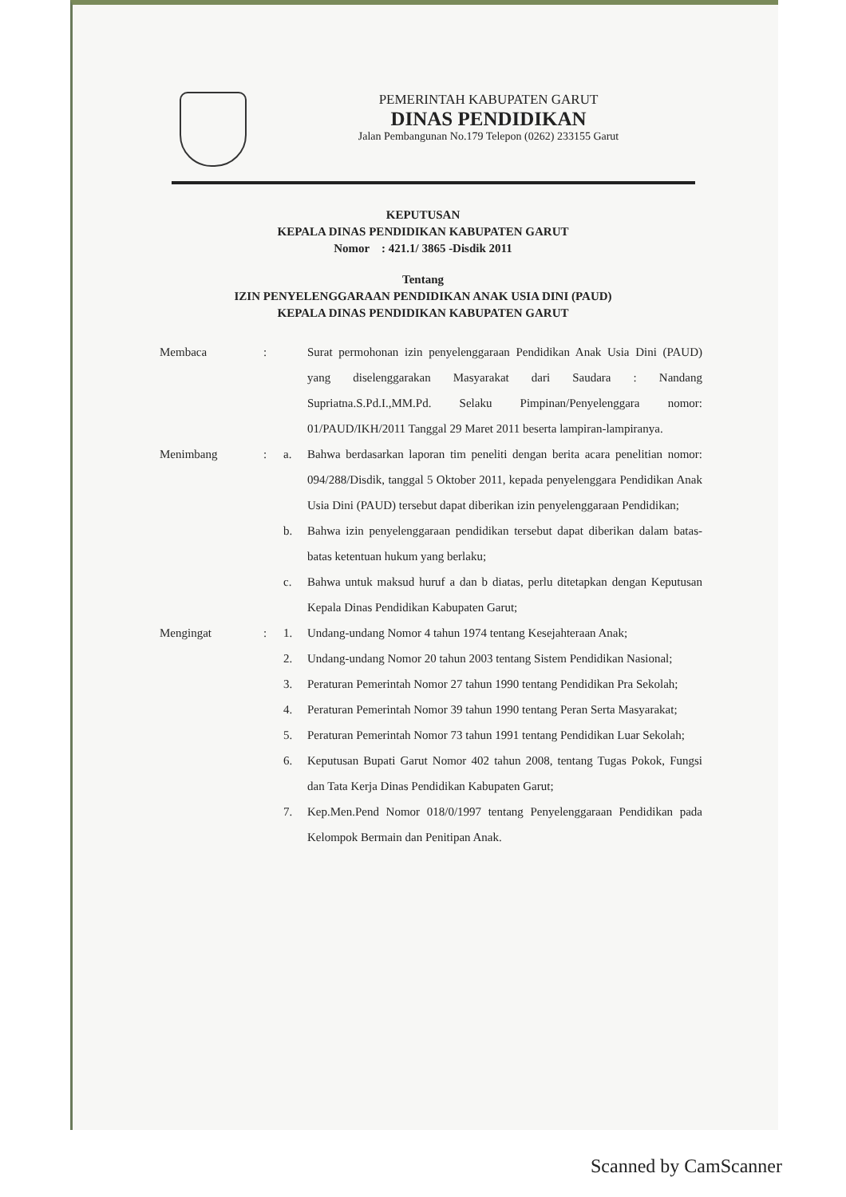PEMERINTAH KABUPATEN GARUT
DINAS PENDIDIKAN
Jalan Pembangunan No.179 Telepon (0262) 233155 Garut
KEPUTUSAN
KEPALA DINAS PENDIDIKAN KABUPATEN GARUT
Nomor : 421.1/ 3865 -Disdik 2011
Tentang
IZIN PENYELENGGARAAN PENDIDIKAN ANAK USIA DINI (PAUD)
KEPALA DINAS PENDIDIKAN KABUPATEN GARUT
Membaca : Surat permohonan izin penyelenggaraan Pendidikan Anak Usia Dini (PAUD) yang diselenggarakan Masyarakat dari Saudara : Nandang Supriatna.S.Pd.I.,MM.Pd. Selaku Pimpinan/Penyelenggara nomor: 01/PAUD/IKH/2011 Tanggal 29 Maret 2011 beserta lampiran-lampiranya.
Menimbang : a. Bahwa berdasarkan laporan tim peneliti dengan berita acara penelitian nomor: 094/288/Disdik, tanggal 5 Oktober 2011, kepada penyelenggara Pendidikan Anak Usia Dini (PAUD) tersebut dapat diberikan izin penyelenggaraan Pendidikan;
b. Bahwa izin penyelenggaraan pendidikan tersebut dapat diberikan dalam batas-batas ketentuan hukum yang berlaku;
c. Bahwa untuk maksud huruf a dan b diatas, perlu ditetapkan dengan Keputusan Kepala Dinas Pendidikan Kabupaten Garut;
Mengingat : 1. Undang-undang Nomor 4 tahun 1974 tentang Kesejahteraan Anak;
2. Undang-undang Nomor 20 tahun 2003 tentang Sistem Pendidikan Nasional;
3. Peraturan Pemerintah Nomor 27 tahun 1990 tentang Pendidikan Pra Sekolah;
4. Peraturan Pemerintah Nomor 39 tahun 1990 tentang Peran Serta Masyarakat;
5. Peraturan Pemerintah Nomor 73 tahun 1991 tentang Pendidikan Luar Sekolah;
6. Keputusan Bupati Garut Nomor 402 tahun 2008, tentang Tugas Pokok, Fungsi dan Tata Kerja Dinas Pendidikan Kabupaten Garut;
7. Kep.Men.Pend Nomor 018/0/1997 tentang Penyelenggaraan Pendidikan pada Kelompok Bermain dan Penitipan Anak.
Scanned by CamScanner